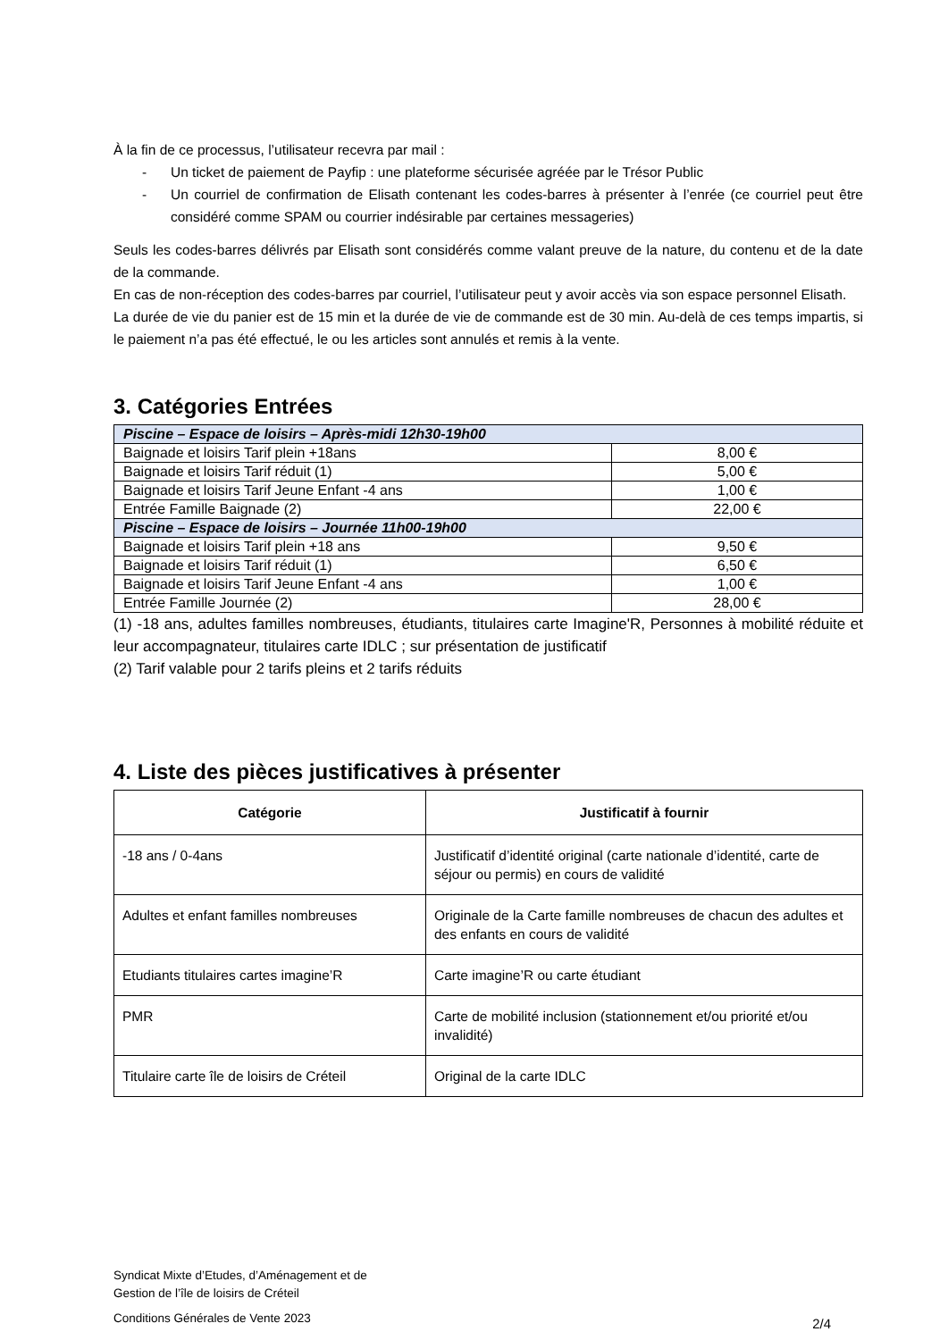À la fin de ce processus, l’utilisateur recevra par mail :
- Un ticket de paiement de Payfip : une plateforme sécurisée agréée par le Trésor Public
- Un courriel de confirmation de Elisath contenant les codes-barres à présenter à l’enrée (ce courriel peut être considéré comme SPAM ou courrier indésirable par certaines messageries)
Seuls les codes-barres délivrés par Elisath sont considérés comme valant preuve de la nature, du contenu et de la date de la commande.
En cas de non-réception des codes-barres par courriel, l’utilisateur peut y avoir accès via son espace personnel Elisath.
La durée de vie du panier est de 15 min et la durée de vie de commande est de 30 min. Au-delà de ces temps impartis, si le paiement n’a pas été effectué, le ou les articles sont annulés et remis à la vente.
3. Catégories Entrées
| Piscine – Espace de loisirs – Après-midi 12h30-19h00 | |
| Baignade et loisirs Tarif plein +18ans | 8,00 € |
| Baignade et loisirs Tarif réduit (1) | 5,00 € |
| Baignade et loisirs Tarif Jeune Enfant -4 ans | 1,00 € |
| Entrée Famille Baignade (2) | 22,00 € |
| Piscine – Espace de loisirs – Journée 11h00-19h00 | |
| Baignade et loisirs Tarif plein +18 ans | 9,50 € |
| Baignade et loisirs Tarif réduit (1) | 6,50 € |
| Baignade et loisirs Tarif Jeune Enfant -4 ans | 1,00 € |
| Entrée Famille Journée (2) | 28,00 € |
(1) -18 ans, adultes familles nombreuses, étudiants, titulaires carte Imagine'R, Personnes à mobilité réduite et leur accompagnateur, titulaires carte IDLC ; sur présentation de justificatif
(2) Tarif valable pour 2 tarifs pleins et 2 tarifs réduits
4. Liste des pièces justificatives à présenter
| Catégorie | Justificatif à fournir |
| --- | --- |
| -18 ans / 0-4ans | Justificatif d’identité original (carte nationale d’identité, carte de séjour ou permis) en cours de validité |
| Adultes et enfant familles nombreuses | Originale de la Carte famille nombreuses de chacun des adultes et des enfants en cours de validité |
| Etudiants titulaires cartes imagine’R | Carte imagine’R ou carte étudiant |
| PMR | Carte de mobilité inclusion (stationnement et/ou priorité et/ou invalidité) |
| Titulaire carte île de loisirs de Créteil | Original de la carte IDLC |
Syndicat Mixte d’Etudes, d’Aménagement et de
Gestion de l’île de loisirs de Créteil
Conditions Générales de Vente 2023 2/4